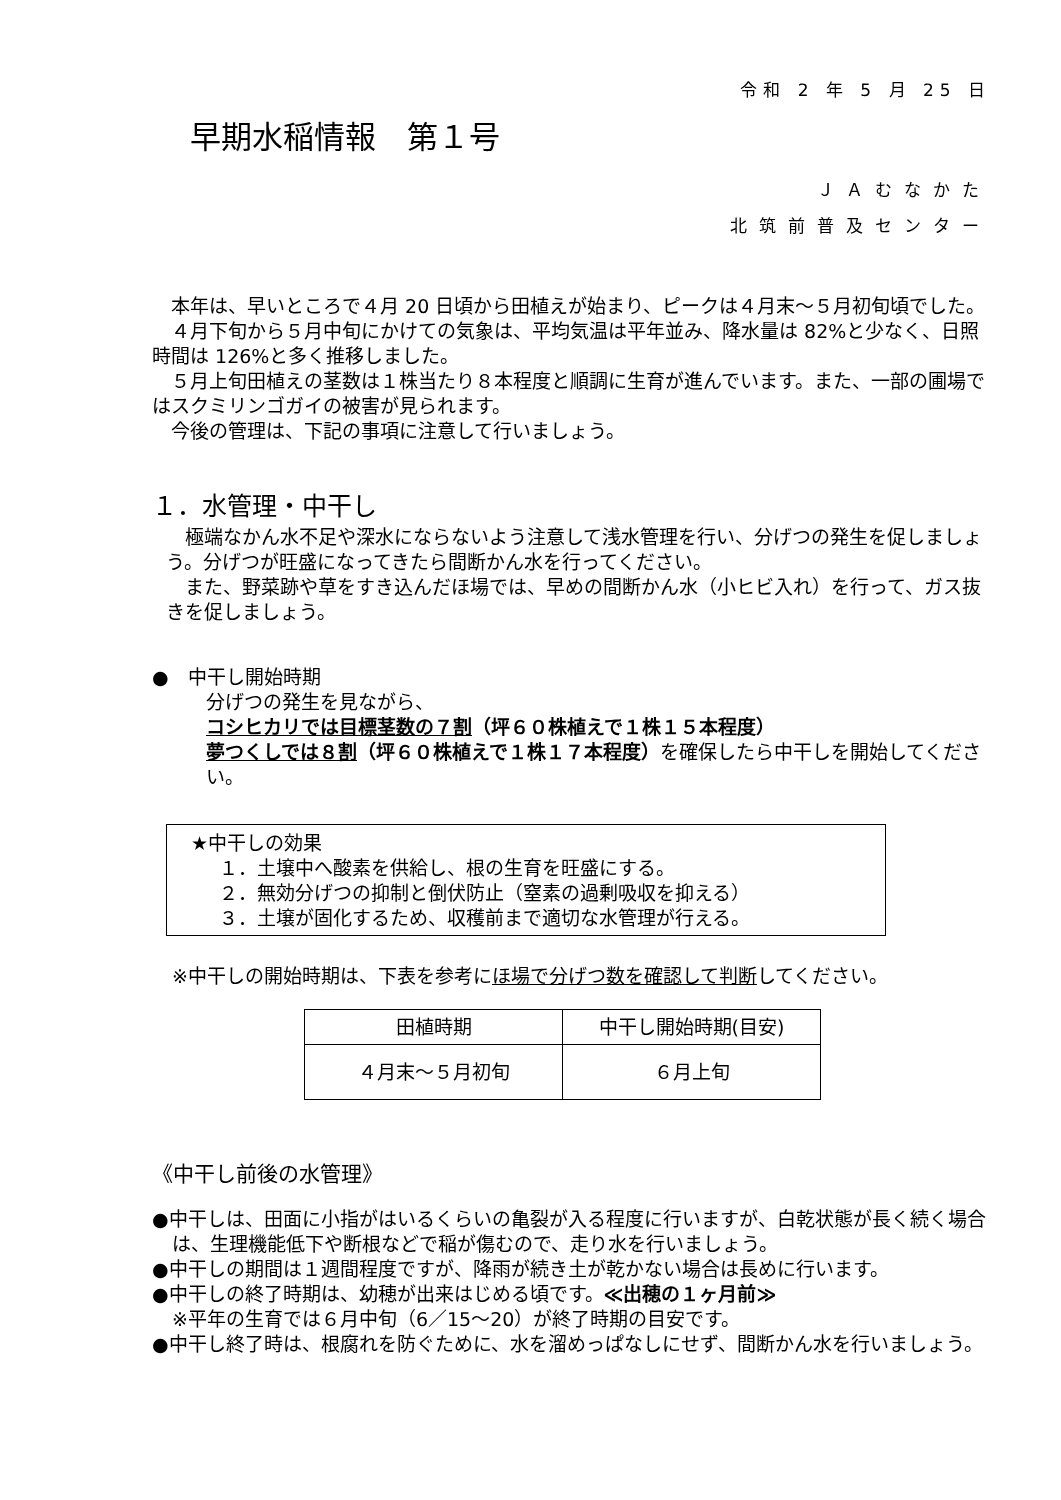令和 2 年 5 月 25 日
早期水稲情報　第１号
ＪＡむなかた
北筑前普及センター
　本年は、早いところで４月 20 日頃から田植えが始まり、ピークは４月末～５月初旬頃でした。
　４月下旬から５月中旬にかけての気象は、平均気温は平年並み、降水量は 82%と少なく、日照時間は 126%と多く推移しました。
　５月上旬田植えの茎数は１株当たり８本程度と順調に生育が進んでいます。また、一部の圃場ではスクミリンゴガイの被害が見られます。
　今後の管理は、下記の事項に注意して行いましょう。
１．水管理・中干し
　極端なかん水不足や深水にならないよう注意して浅水管理を行い、分げつの発生を促しましょう。分げつが旺盛になってきたら間断かん水を行ってください。
　また、野菜跡や草をすき込んだほ場では、早めの間断かん水（小ヒビ入れ）を行って、ガス抜きを促しましょう。
●　中干し開始時期
分げつの発生を見ながら、
コシヒカリでは目標茎数の７割（坪６０株植えで１株１５本程度）
夢つくしでは８割（坪６０株植えで１株１７本程度）を確保したら中干しを開始してください。
★中干しの効果
１．土壌中へ酸素を供給し、根の生育を旺盛にする。
２．無効分げつの抑制と倒伏防止（窒素の過剰吸収を抑える）
３．土壌が固化するため、収穫前まで適切な水管理が行える。
※中干しの開始時期は、下表を参考にほ場で分げつ数を確認して判断してください。
| 田植時期 | 中干し開始時期(目安) |
| ４月末～５月初旬 | ６月上旬 |
《中干し前後の水管理》
●中干しは、田面に小指がはいるくらいの亀裂が入る程度に行いますが、白乾状態が長く続く場合は、生理機能低下や断根などで稲が傷むので、走り水を行いましょう。
●中干しの期間は１週間程度ですが、降雨が続き土が乾かない場合は長めに行います。
●中干しの終了時期は、幼穂が出来はじめる頃です。≪出穂の１ヶ月前≫
※平年の生育では６月中旬（6／15～20）が終了時期の目安です。
●中干し終了時は、根腐れを防ぐために、水を溜めっぱなしにせず、間断かん水を行いましょう。